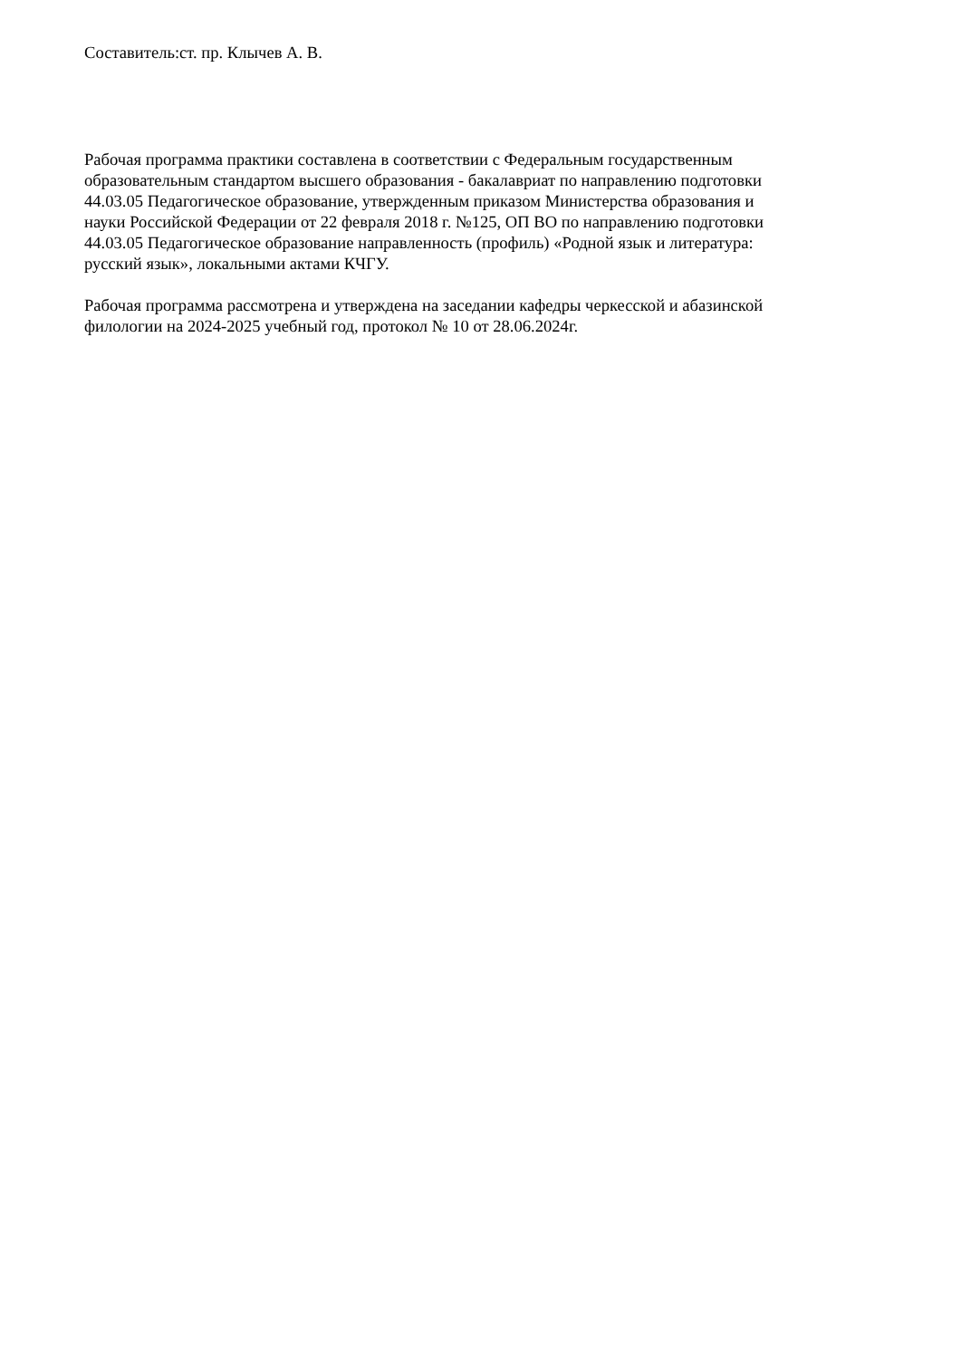Составитель:ст. пр. Клычев А. В.
Рабочая программа практики составлена в соответствии с Федеральным государственным
образовательным стандартом высшего образования - бакалавриат по направлению подготовки
44.03.05 Педагогическое образование, утвержденным приказом Министерства образования и
науки Российской Федерации от 22 февраля 2018 г. №125, ОП ВО по направлению подготовки
44.03.05 Педагогическое образование направленность (профиль) «Родной язык и литература:
русский язык», локальными актами КЧГУ.
Рабочая программа рассмотрена и утверждена на заседании кафедры черкесской и абазинской
филологии на 2024-2025 учебный год, протокол № 10 от 28.06.2024г.